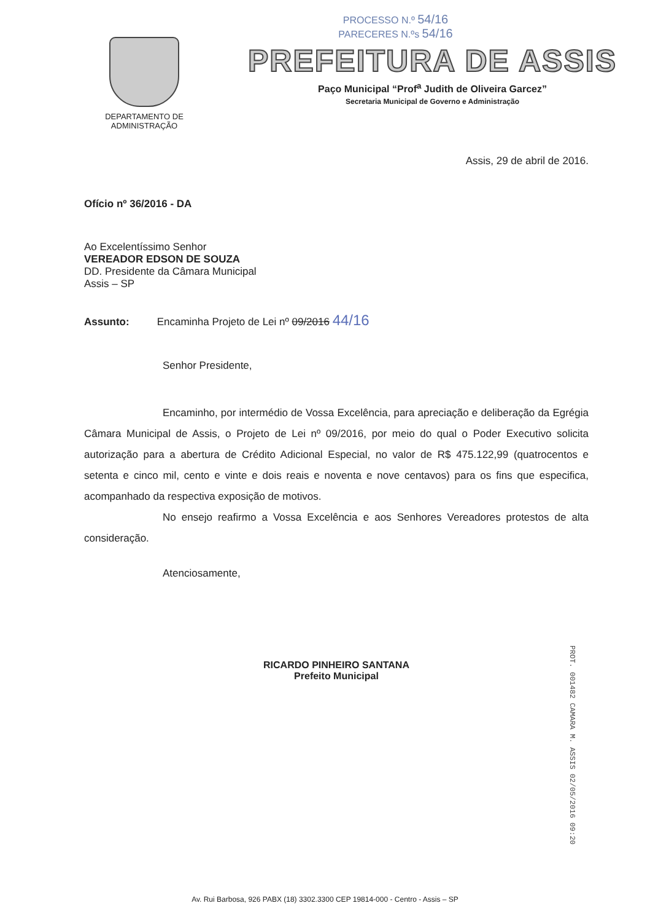DEPARTAMENTO DE
ADMINISTRAÇÃO
PROCESSO N.º 54/16
PARECERES N.ºs 54/16
PREFEITURA DE ASSIS
Paço Municipal “Prof<sup>a</sup> Judith de Oliveira Garcez”
Secretaria Municipal de Governo e Administração
Assis, 29 de abril de 2016.
Ofício nº 36/2016 - DA
Ao Excelentíssimo Senhor
VEREADOR EDSON DE SOUZA
DD. Presidente da Câmara Municipal
Assis – SP
Assunto: Encaminha Projeto de Lei nº 09/2016 44/16
Senhor Presidente,
Encaminho, por intermédio de Vossa Excelência, para apreciação e deliberação da Egrégia Câmara Municipal de Assis, o Projeto de Lei nº 09/2016, por meio do qual o Poder Executivo solicita autorização para a abertura de Crédito Adicional Especial, no valor de R$ 475.122,99 (quatrocentos e setenta e cinco mil, cento e vinte e dois reais e noventa e nove centavos) para os fins que especifica, acompanhado da respectiva exposição de motivos.
No ensejo reafirmo a Vossa Excelência e aos Senhores Vereadores protestos de alta consideração.
Atenciosamente,
RICARDO PINHEIRO SANTANA
Prefeito Municipal
PROT. 001482 CAMARA M. ASSIS 02/05/2016 09:20
Av. Rui Barbosa, 926 PABX (18) 3302.3300 CEP 19814-000 - Centro - Assis – SP